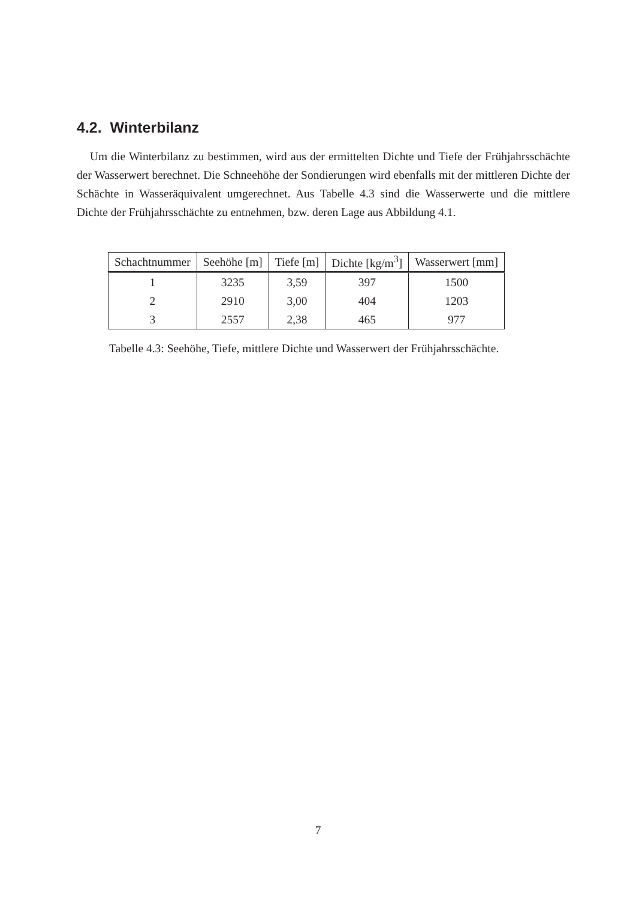4.2. Winterbilanz
Um die Winterbilanz zu bestimmen, wird aus der ermittelten Dichte und Tiefe der Frühjahrsschächte der Wasserwert berechnet. Die Schneehöhe der Sondierungen wird ebenfalls mit der mittleren Dichte der Schächte in Wasseräquivalent umgerechnet. Aus Tabelle 4.3 sind die Wasserwerte und die mittlere Dichte der Frühjahrsschächte zu entnehmen, bzw. deren Lage aus Abbildung 4.1.
| Schachtnummer | Seehöhe [m] | Tiefe [m] | Dichte [kg/m<sup>3</sup>] | Wasserwert [mm] |
| --- | --- | --- | --- | --- |
| 1 | 3235 | 3,59 | 397 | 1500 |
| 2 | 2910 | 3,00 | 404 | 1203 |
| 3 | 2557 | 2,38 | 465 | 977 |
Tabelle 4.3: Seehöhe, Tiefe, mittlere Dichte und Wasserwert der Frühjahrsschächte.
7